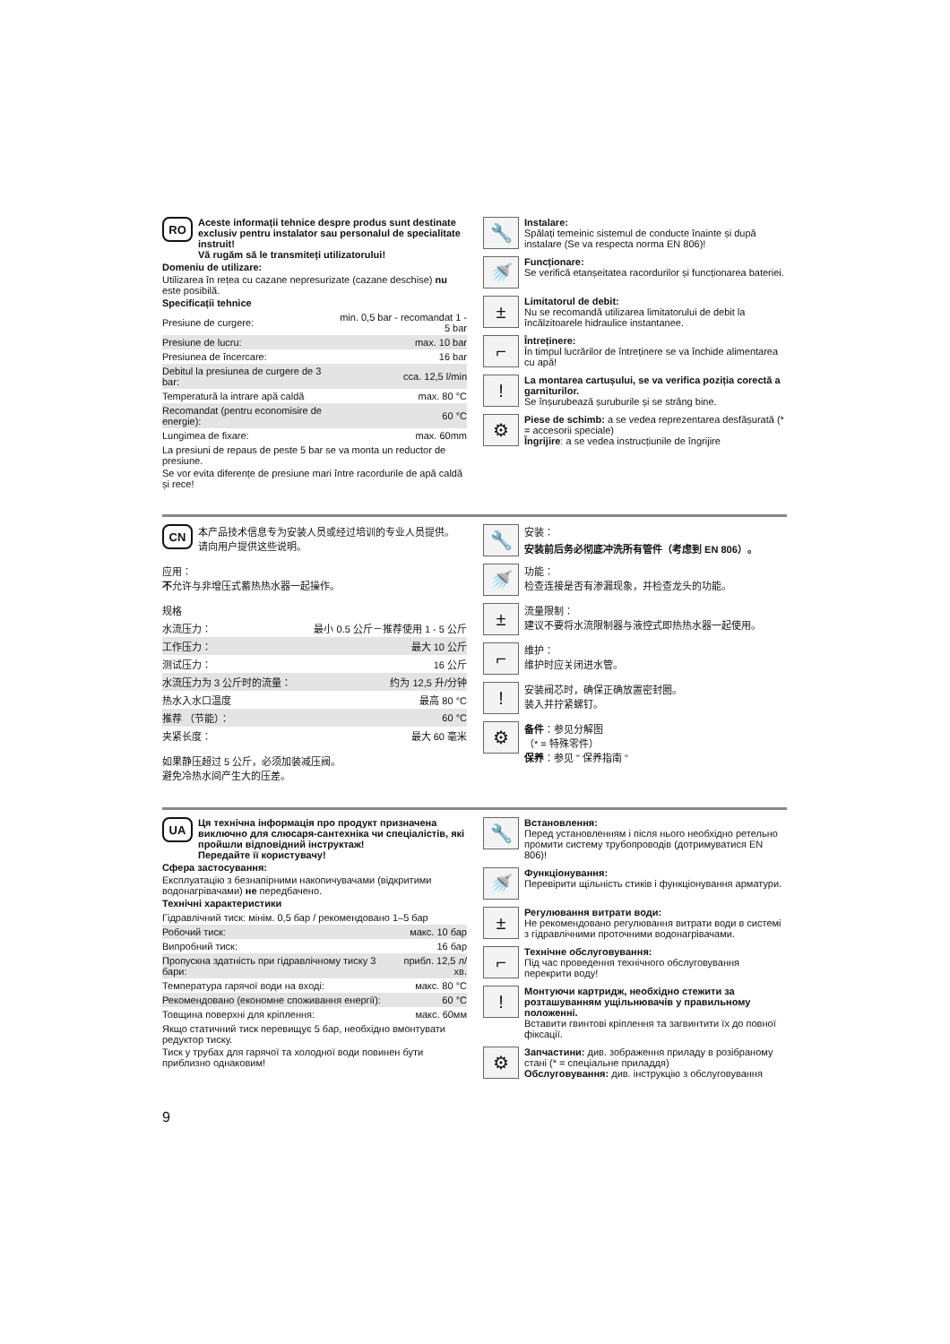RO
Aceste informații tehnice despre produs sunt destinate exclusiv pentru instalator sau personalul de specialitate instruit!
Vă rugăm să le transmiteți utilizatorului!
Domeniu de utilizare:
Utilizarea în rețea cu cazane nepresurizate (cazane deschise) nu este posibilă.
Specificații tehnice
| Presiune de curgere: | min. 0,5 bar - recomandat 1 - 5 bar |
| Presiune de lucru: | max. 10 bar |
| Presiunea de încercare: | 16 bar |
| Debitul la presiunea de curgere de 3 bar: | cca. 12,5 l/min |
| Temperatură la intrare apă caldă | max. 80 °C |
| Recomandat (pentru economisire de energie): | 60 °C |
| Lungimea de fixare: | max. 60mm |
La presiuni de repaus de peste 5 bar se va monta un reductor de presiune.
Se vor evita diferențe de presiune mari între racordurile de apă caldă și rece!
🔧
Instalare:
Spălați temeinic sistemul de conducte înainte și după instalare (Se va respecta norma EN 806)!
🚿
Funcționare:
Se verifică etanșeitatea racordurilor și funcționarea bateriei.
±
Limitatorul de debit:
Nu se recomandă utilizarea limitatorului de debit la încălzitoarele hidraulice instantanee.
⌐
Întreținere:
În timpul lucrărilor de întreținere se va închide alimentarea cu apă!
!
La montarea cartușului, se va verifica poziția corectă a garniturilor.
Se înșurubează șuruburile și se strâng bine.
⚙
Piese de schimb: a se vedea reprezentarea desfășurată (* = accesorii speciale)
Îngrijire: a se vedea instrucțiunile de îngrijire
CN
本产品技术信息专为安装人员或经过培训的专业人员提供。
请向用户提供这些说明。
应用：
不允许与非增压式蓄热热水器一起操作。
规格
| 水流压力： | 最小 0.5 公斤－推荐使用 1 - 5 公斤 |
| 工作压力： | 最大 10 公斤 |
| 测试压力： | 16 公斤 |
| 水流压力为 3 公斤时的流量： | 约为 12,5 升/分钟 |
| 热水入水口温度 | 最高 80 °C |
| 推荐 （节能）： | 60 °C |
| 夹紧长度： | 最大 60 毫米 |
如果静压超过 5 公斤，必须加装减压阀。
避免冷热水间产生大的压差。
🔧
安装：
安装前后务必彻底冲洗所有管件（考虑到 EN 806）。
🚿
功能：
检查连接是否有渗漏现象，并检查龙头的功能。
±
流量限制：
建议不要将水流限制器与液控式即热热水器一起使用。
⌐
维护：
维护时应关闭进水管。
!
安装阀芯时，确保正确放置密封圈。
装入并拧紧螺钉。
⚙
备件：参见分解图
（* = 特殊零件）
保养：参见 " 保养指南 "
UA
Ця технічна інформація про продукт призначена виключно для слюсаря-сантехніка чи спеціалістів, які пройшли відповідний інструктаж!
Передайте її користувачу!
Сфера застосування:
Експлуатацію з безнапірними накопичувачами (відкритими водонагрівачами) не передбачено.
Технічні характеристики
| Гідравлічний тиск: мінім. 0,5 бар / рекомендовано 1–5 бар | |
| Робочий тиск: | макс. 10 бар |
| Випробний тиск: | 16 бар |
| Пропускна здатність при гідравлічному тиску 3 бари: | прибл. 12,5 л/хв. |
| Температура гарячої води на вході: | макс. 80 °C |
| Рекомендовано (економне споживання енергії): | 60 °C |
| Товщина поверхні для кріплення: | макс. 60мм |
Якщо статичний тиск перевищує 5 бар, необхідно вмонтувати редуктор тиску.
Тиск у трубах для гарячої та холодної води повинен бути приблизно однаковим!
🔧
Встановлення:
Перед установленням і після нього необхідно ретельно промити систему трубопроводів (дотримуватися EN 806)!
🚿
Функціонування:
Перевірити щільність стиків і функціонування арматури.
±
Регулювання витрати води:
Не рекомендовано регулювання витрати води в системі з гідравлічними проточними водонагрівачами.
⌐
Технічне обслуговування:
Під час проведення технічного обслуговування перекрити воду!
!
Монтуючи картридж, необхідно стежити за розташуванням ущільнювачів у правильному положенні.
Вставити гвинтові кріплення та загвинтити їх до повної фіксації.
⚙
Запчастини: див. зображення приладу в розібраному стані (* = спеціальне приладдя)
Обслуговування: див. інструкцію з обслуговування
9